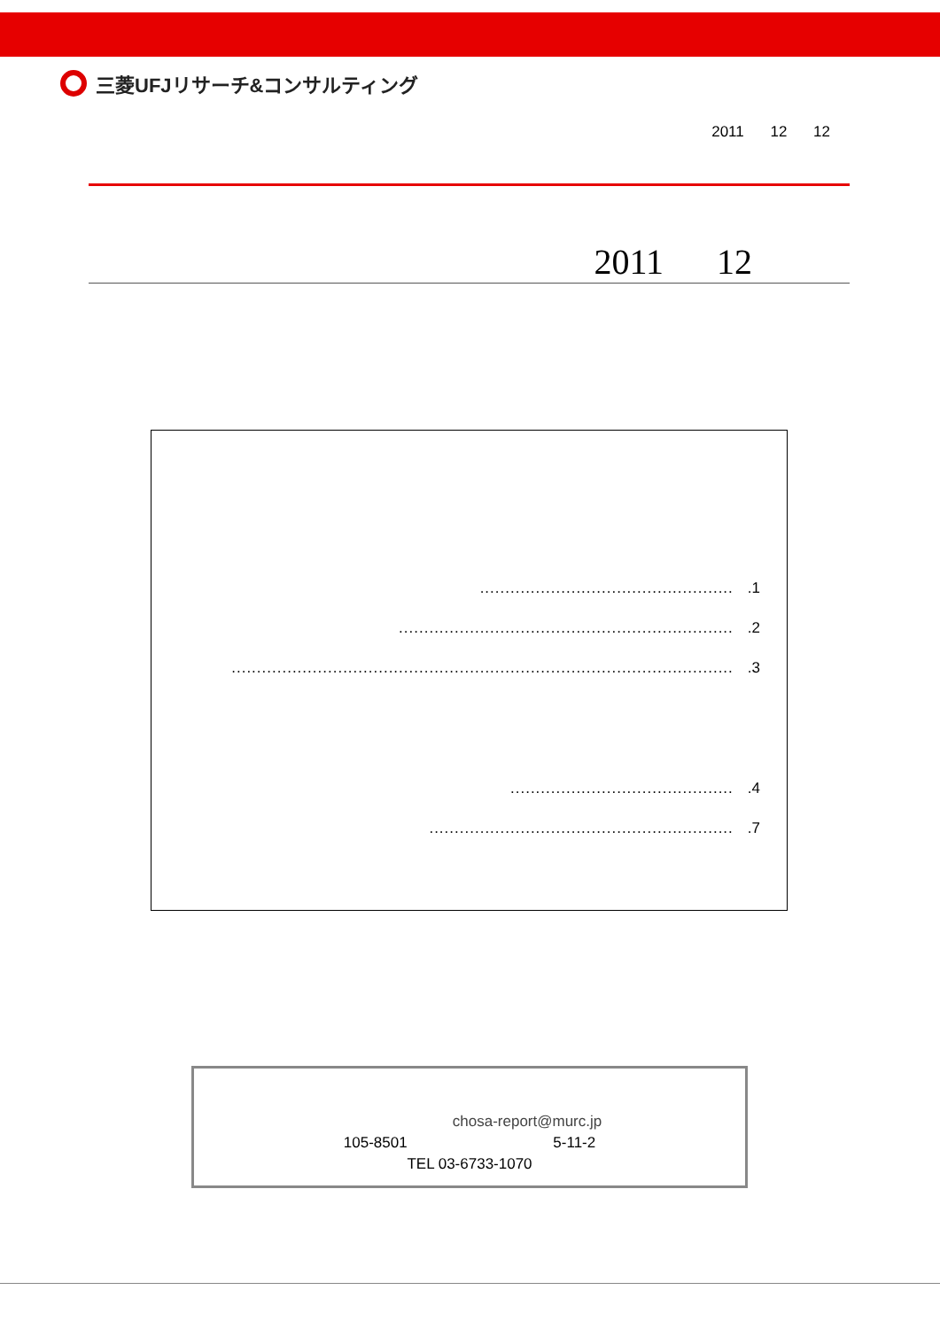三菱UFJリサーチ&コンサルティング
2011 12 12
2011 12
...................................................1
...................................................................2
....................................................................................................3
.............................................4
.............................................................7
chosa-report@murc.jp
105-8501 5-11-2
TEL 03-6733-1070